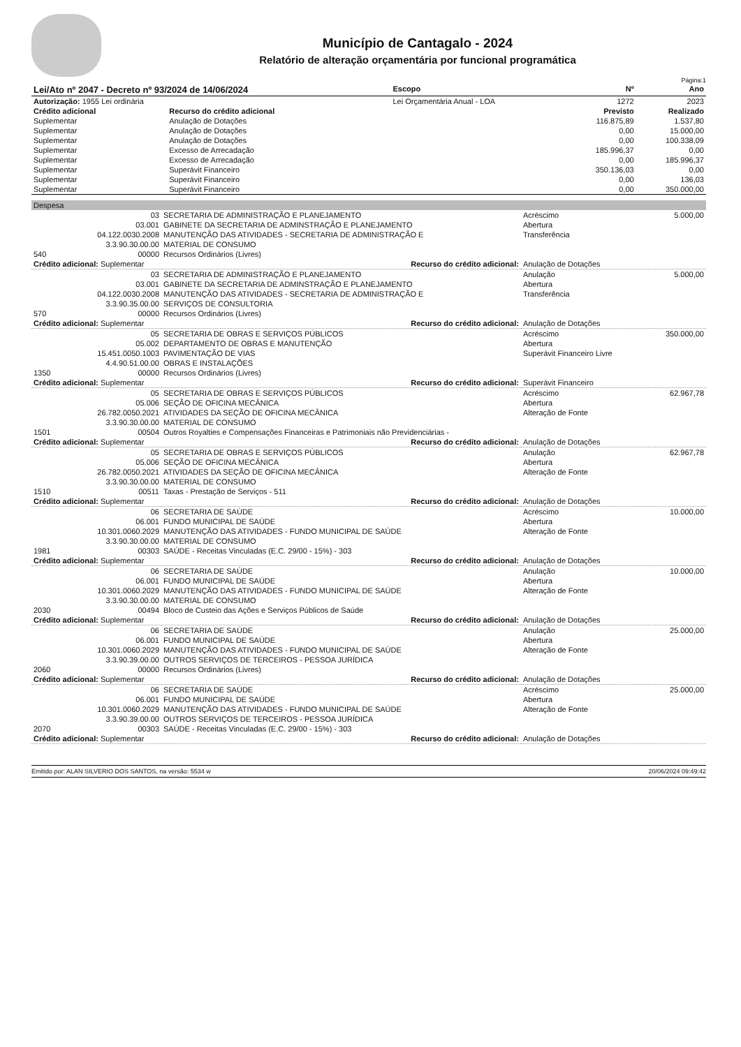Município de Cantagalo - 2024
Relatório de alteração orçamentária por funcional programática
Página:1
| Lei/Ato nº 2047 - Decreto nº 93/2024 de 14/06/2024 | | Escopo | Nº | Ano |
| Autorização: 1955 Lei ordinária | | Lei Orçamentária Anual - LOA | 1272 | 2023 |
| Crédito adicional | Recurso do crédito adicional | | Previsto | Realizado |
| Suplementar | Anulação de Dotações | | 116.875,89 | 1.537,80 |
| Suplementar | Anulação de Dotações | | 0,00 | 15.000,00 |
| Suplementar | Anulação de Dotações | | 0,00 | 100.338,09 |
| Suplementar | Excesso de Arrecadação | | 185.996,37 | 0,00 |
| Suplementar | Excesso de Arrecadação | | 0,00 | 185.996,37 |
| Suplementar | Superávit Financeiro | | 350.136,03 | 0,00 |
| Suplementar | Superávit Financeiro | | 0,00 | 136,03 |
| Suplementar | Superávit Financeiro | | 0,00 | 350.000,00 |
| Despesa | | | |
| 03 | SECRETARIA DE ADMINISTRAÇÃO E PLANEJAMENTO | Acréscimo | 5.000,00 |
| 03.001 | GABINETE DA SECRETARIA DE ADMINSTRAÇÃO E PLANEJAMENTO | Abertura | |
| 04.122.0030.2008 | MANUTENÇÃO DAS ATIVIDADES - SECRETARIA DE ADMINISTRAÇÃO E | Transferência | |
| 3.3.90.30.00.00 | MATERIAL DE CONSUMO | | |
| 540 00000 | Recursos Ordinários (Livres) | | |
| Crédito adicional: Suplementar | Recurso do crédito adicional: | Anulação de Dotações | |
| 03 | SECRETARIA DE ADMINISTRAÇÃO E PLANEJAMENTO | Anulação | 5.000,00 |
| 03.001 | GABINETE DA SECRETARIA DE ADMINSTRAÇÃO E PLANEJAMENTO | Abertura | |
| 04.122.0030.2008 | MANUTENÇÃO DAS ATIVIDADES - SECRETARIA DE ADMINISTRAÇÃO E | Transferência | |
| 3.3.90.35.00.00 | SERVIÇOS DE CONSULTORIA | | |
| 570 00000 | Recursos Ordinários (Livres) | | |
| Crédito adicional: Suplementar | Recurso do crédito adicional: | Anulação de Dotações | |
| 05 | SECRETARIA DE OBRAS E SERVIÇOS PÚBLICOS | Acréscimo | 350.000,00 |
| 05.002 | DEPARTAMENTO DE OBRAS E MANUTENÇÃO | Abertura | |
| 15.451.0050.1003 | PAVIMENTAÇÃO DE VIAS | Superávit Financeiro Livre | |
| 4.4.90.51.00.00 | OBRAS E INSTALAÇÕES | | |
| 1350 00000 | Recursos Ordinários (Livres) | | |
| Crédito adicional: Suplementar | Recurso do crédito adicional: | Superávit Financeiro | |
| 05 | SECRETARIA DE OBRAS E SERVIÇOS PÚBLICOS | Acréscimo | 62.967,78 |
| 05.006 | SEÇÃO DE OFICINA MECÂNICA | Abertura | |
| 26.782.0050.2021 | ATIVIDADES DA SEÇÃO DE OFICINA MECÂNICA | Alteração de Fonte | |
| 3.3.90.30.00.00 | MATERIAL DE CONSUMO | | |
| 1501 00504 | Outros Royalties e Compensações Financeiras e Patrimoniais não Previdenciárias - | | |
| Crédito adicional: Suplementar | Recurso do crédito adicional: | Anulação de Dotações | |
| 05 | SECRETARIA DE OBRAS E SERVIÇOS PÚBLICOS | Anulação | 62.967,78 |
| 05.006 | SEÇÃO DE OFICINA MECÂNICA | Abertura | |
| 26.782.0050.2021 | ATIVIDADES DA SEÇÃO DE OFICINA MECÂNICA | Alteração de Fonte | |
| 3.3.90.30.00.00 | MATERIAL DE CONSUMO | | |
| 1510 00511 | Taxas - Prestação de Serviços - 511 | | |
| Crédito adicional: Suplementar | Recurso do crédito adicional: | Anulação de Dotações | |
| 06 | SECRETARIA DE SAÚDE | Acréscimo | 10.000,00 |
| 06.001 | FUNDO MUNICIPAL DE SAÚDE | Abertura | |
| 10.301.0060.2029 | MANUTENÇÃO DAS ATIVIDADES - FUNDO MUNICIPAL DE SAÚDE | Alteração de Fonte | |
| 3.3.90.30.00.00 | MATERIAL DE CONSUMO | | |
| 1981 00303 | SAÚDE - Receitas Vinculadas (E.C. 29/00 - 15%) - 303 | | |
| Crédito adicional: Suplementar | Recurso do crédito adicional: | Anulação de Dotações | |
| 06 | SECRETARIA DE SAÚDE | Anulação | 10.000,00 |
| 06.001 | FUNDO MUNICIPAL DE SAÚDE | Abertura | |
| 10.301.0060.2029 | MANUTENÇÃO DAS ATIVIDADES - FUNDO MUNICIPAL DE SAÚDE | Alteração de Fonte | |
| 3.3.90.30.00.00 | MATERIAL DE CONSUMO | | |
| 2030 00494 | Bloco de Custeio das Ações e Serviços Públicos de Saúde | | |
| Crédito adicional: Suplementar | Recurso do crédito adicional: | Anulação de Dotações | |
| 06 | SECRETARIA DE SAÚDE | Anulação | 25.000,00 |
| 06.001 | FUNDO MUNICIPAL DE SAÚDE | Abertura | |
| 10.301.0060.2029 | MANUTENÇÃO DAS ATIVIDADES - FUNDO MUNICIPAL DE SAÚDE | Alteração de Fonte | |
| 3.3.90.39.00.00 | OUTROS SERVIÇOS DE TERCEIROS - PESSOA JURÍDICA | | |
| 2060 00000 | Recursos Ordinários (Livres) | | |
| Crédito adicional: Suplementar | Recurso do crédito adicional: | Anulação de Dotações | |
| 06 | SECRETARIA DE SAÚDE | Acréscimo | 25.000,00 |
| 06.001 | FUNDO MUNICIPAL DE SAÚDE | Abertura | |
| 10.301.0060.2029 | MANUTENÇÃO DAS ATIVIDADES - FUNDO MUNICIPAL DE SAÚDE | Alteração de Fonte | |
| 3.3.90.39.00.00 | OUTROS SERVIÇOS DE TERCEIROS - PESSOA JURÍDICA | | |
| 2070 00303 | SAÚDE - Receitas Vinculadas (E.C. 29/00 - 15%) - 303 | | |
| Crédito adicional: Suplementar | Recurso do crédito adicional: | Anulação de Dotações | |
Emitido por: ALAN SILVERIO DOS SANTOS, na versão: 5534 w 20/06/2024 09:49:42